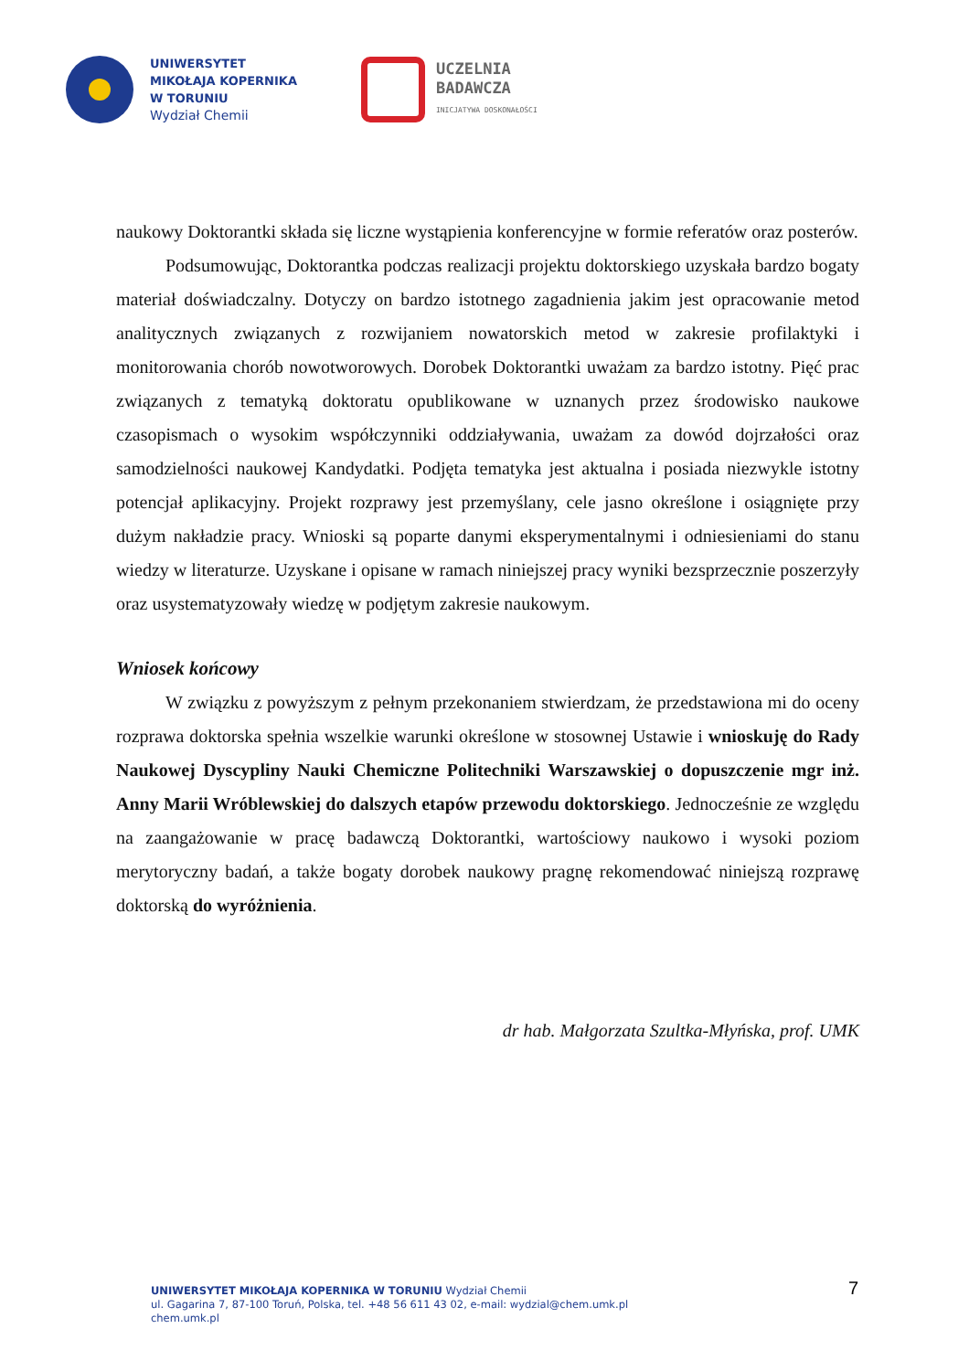UNIWERSYTET
MIKOŁAJA KOPERNIKA
W TORUNIU
Wydział Chemii
UCZELNIA
BADAWCZA
INICJATYWA DOSKONAŁOŚCI
naukowy Doktorantki składa się liczne wystąpienia konferencyjne w formie referatów oraz posterów.
Podsumowując, Doktorantka podczas realizacji projektu doktorskiego uzyskała bardzo bogaty materiał doświadczalny. Dotyczy on bardzo istotnego zagadnienia jakim jest opracowanie metod analitycznych związanych z rozwijaniem nowatorskich metod w zakresie profilaktyki i monitorowania chorób nowotworowych. Dorobek Doktorantki uważam za bardzo istotny. Pięć prac związanych z tematyką doktoratu opublikowane w uznanych przez środowisko naukowe czasopismach o wysokim współczynniki oddziaływania, uważam za dowód dojrzałości oraz samodzielności naukowej Kandydatki. Podjęta tematyka jest aktualna i posiada niezwykle istotny potencjał aplikacyjny. Projekt rozprawy jest przemyślany, cele jasno określone i osiągnięte przy dużym nakładzie pracy. Wnioski są poparte danymi eksperymentalnymi i odniesieniami do stanu wiedzy w literaturze. Uzyskane i opisane w ramach niniejszej pracy wyniki bezsprzecznie poszerzyły oraz usystematyzowały wiedzę w podjętym zakresie naukowym.
Wniosek końcowy
W związku z powyższym z pełnym przekonaniem stwierdzam, że przedstawiona mi do oceny rozprawa doktorska spełnia wszelkie warunki określone w stosownej Ustawie i wnioskuję do Rady Naukowej Dyscypliny Nauki Chemiczne Politechniki Warszawskiej o dopuszczenie mgr inż. Anny Marii Wróblewskiej do dalszych etapów przewodu doktorskiego. Jednocześnie ze względu na zaangażowanie w pracę badawczą Doktorantki, wartościowy naukowo i wysoki poziom merytoryczny badań, a także bogaty dorobek naukowy pragnę rekomendować niniejszą rozprawę doktorską do wyróżnienia.
dr hab. Małgorzata Szultka-Młyńska, prof. UMK
7
UNIWERSYTET MIKOŁAJA KOPERNIKA W TORUNIU Wydział Chemii
ul. Gagarina 7, 87-100 Toruń, Polska, tel. +48 56 611 43 02, e-mail: wydzial@chem.umk.pl
chem.umk.pl